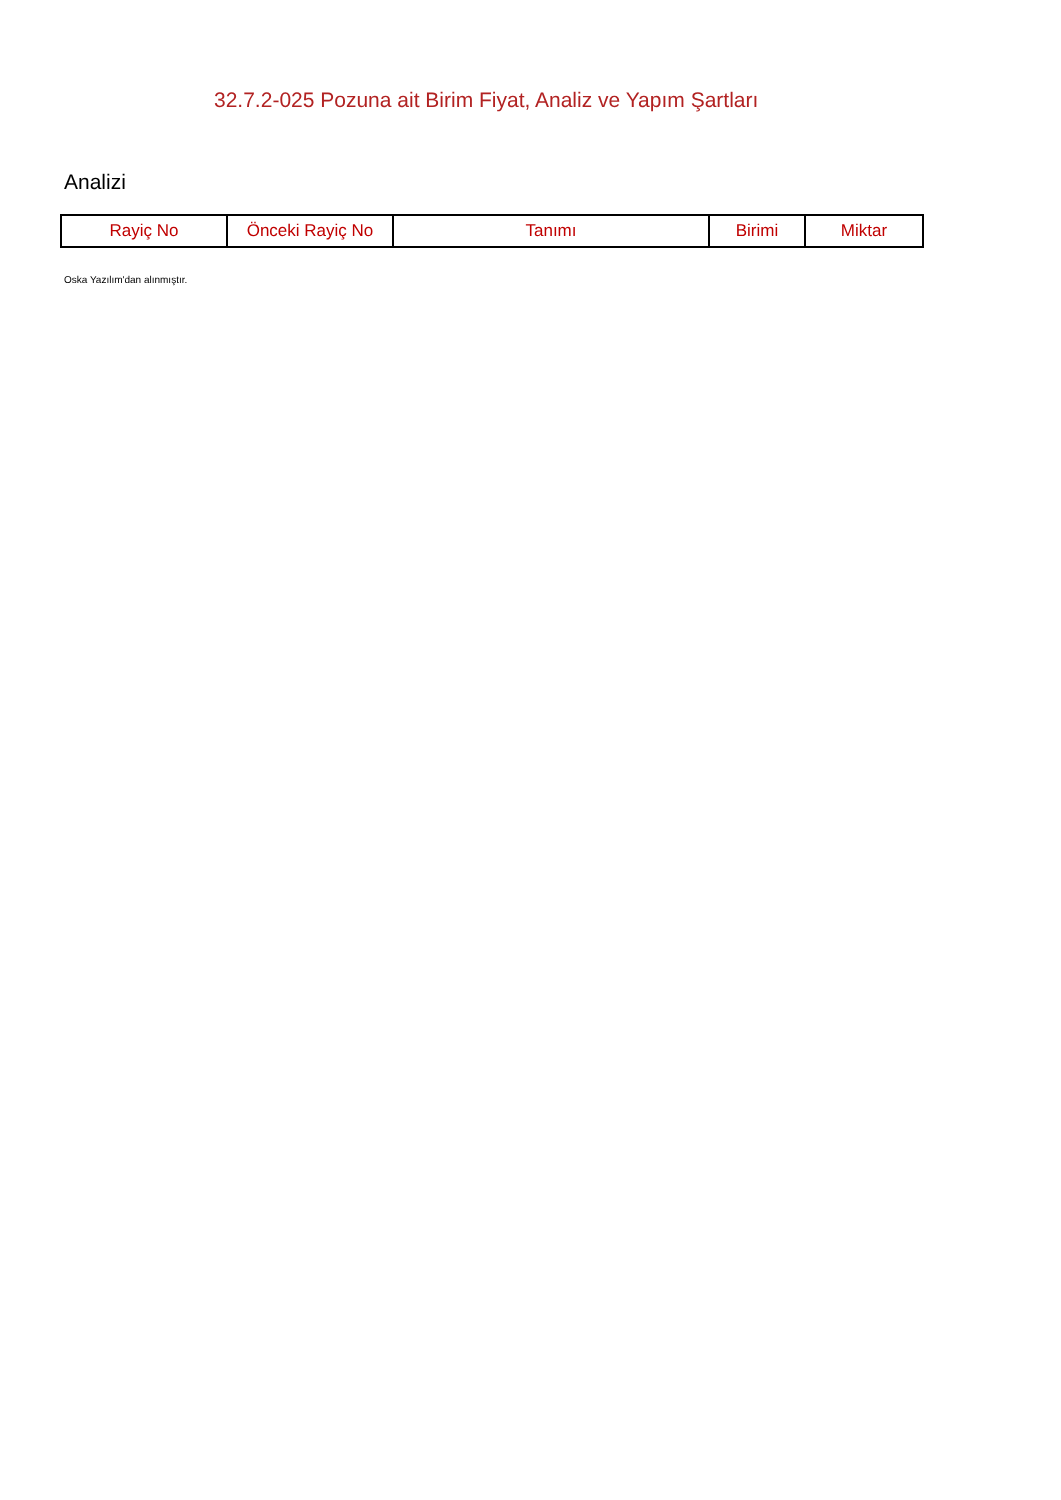32.7.2-025 Pozuna ait Birim Fiyat, Analiz ve Yapım Şartları
Analizi
| Rayiç No | Önceki Rayiç No | Tanımı | Birimi | Miktar |
| --- | --- | --- | --- | --- |
Oska Yazılım'dan alınmıştır.